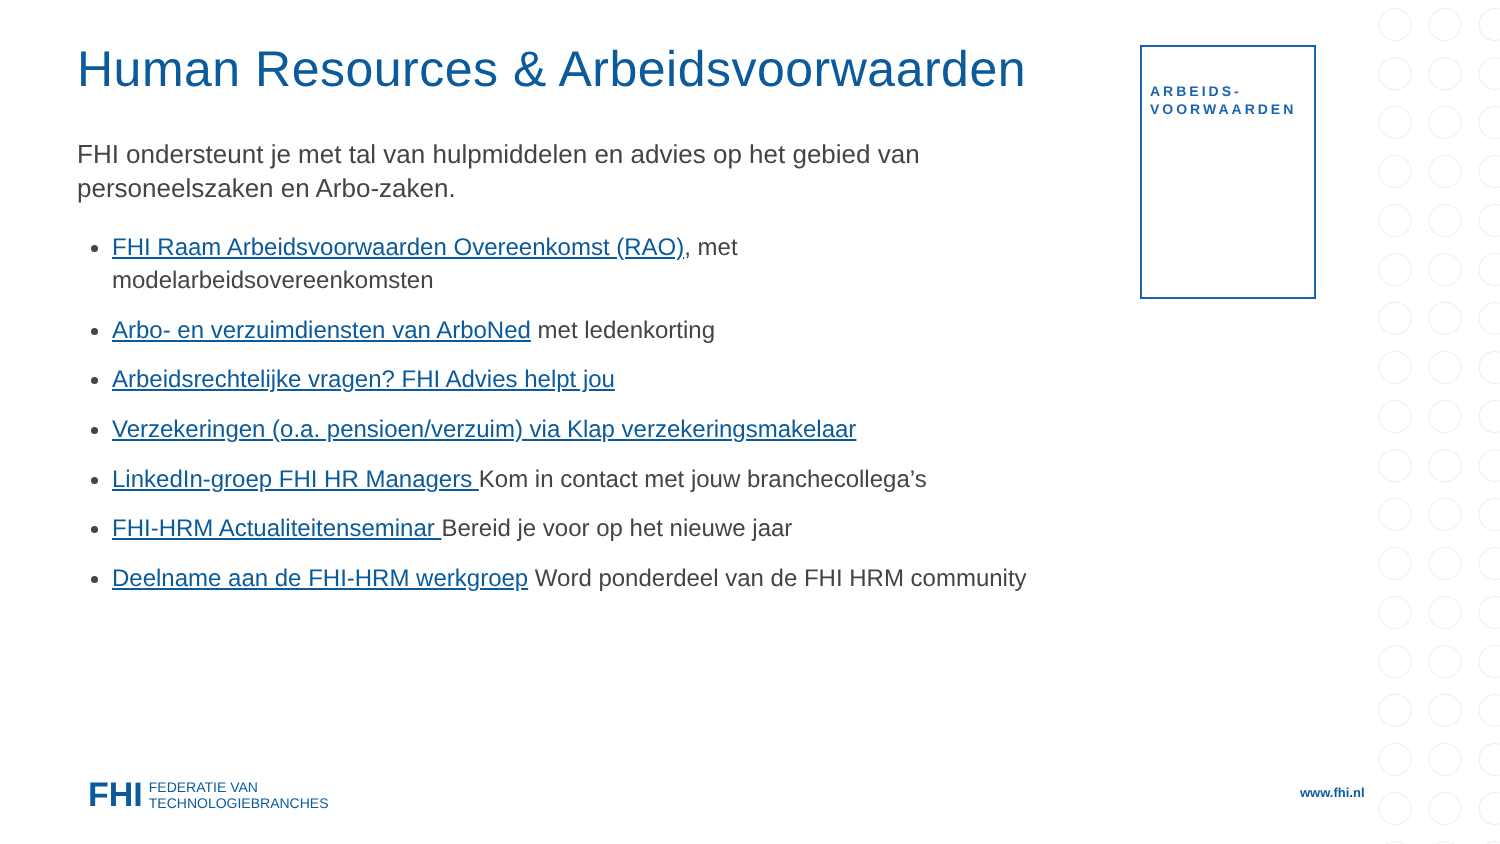Human Resources & Arbeidsvoorwaarden
FHI ondersteunt je met tal van hulpmiddelen en advies op het gebied van personeelszaken en Arbo-zaken.
FHI Raam Arbeidsvoorwaarden Overeenkomst (RAO), met modelarbeidsovereenkomsten
Arbo- en verzuimdiensten van ArboNed met ledenkorting
Arbeidsrechtelijke vragen? FHI Advies helpt jou
Verzekeringen (o.a. pensioen/verzuim) via Klap verzekeringsmakelaar
LinkedIn-groep FHI HR Managers Kom in contact met jouw branchecollega’s
FHI-HRM Actualiteitenseminar Bereid je voor op het nieuwe jaar
Deelname aan de FHI-HRM werkgroep Word ponderdeel van de FHI HRM community
ARBEIDS-
VOORWAARDEN
FHI
FEDERATIE VAN
TECHNOLOGIEBRANCHES
www.fhi.nl